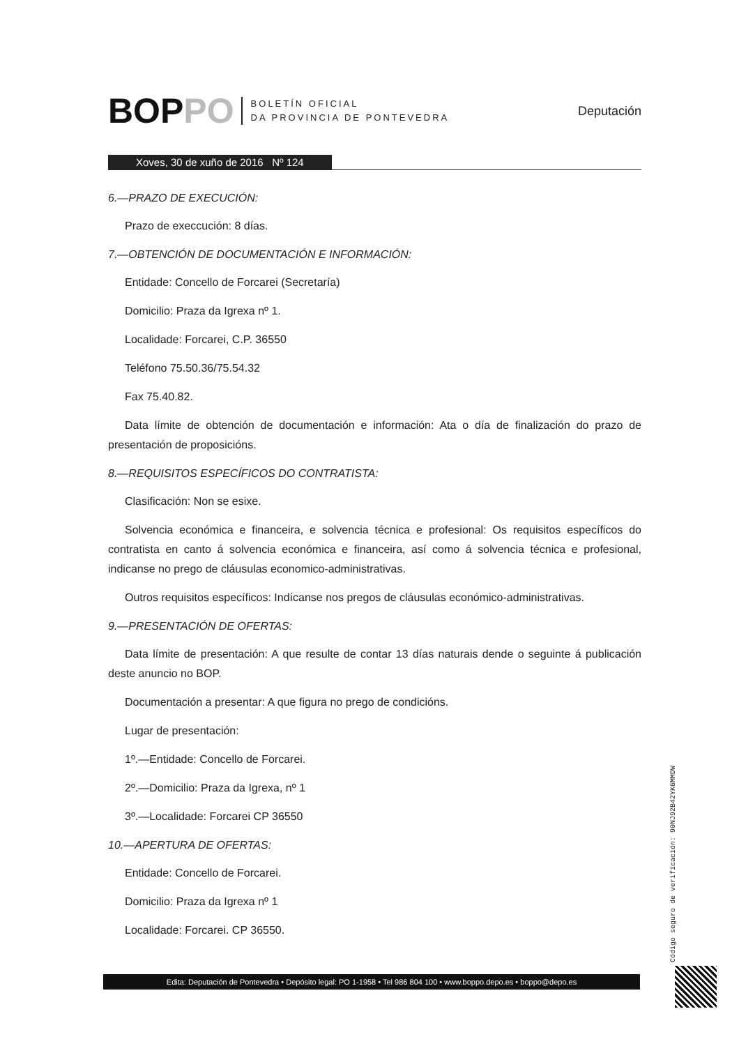BOPPO
BOLETÍN OFICIAL
DA PROVINCIA DE PONTEVEDRA
Deputación
Xoves, 30 de xuño de 2016 Nº 124
6.—PRAZO DE EXECUCIÓN:
Prazo de execcución: 8 días.
7.—OBTENCIÓN DE DOCUMENTACIÓN E INFORMACIÓN:
Entidade: Concello de Forcarei (Secretaría)
Domicilio: Praza da Igrexa nº 1.
Localidade: Forcarei, C.P. 36550
Teléfono 75.50.36/75.54.32
Fax 75.40.82.
Data límite de obtención de documentación e información: Ata o día de finalización do prazo de presentación de proposicións.
8.—REQUISITOS ESPECÍFICOS DO CONTRATISTA:
Clasificación: Non se esixe.
Solvencia económica e financeira, e solvencia técnica e profesional: Os requisitos específicos do contratista en canto á solvencia económica e financeira, así como á solvencia técnica e profesional, indicanse no prego de cláusulas economico-administrativas.
Outros requisitos específicos: Indícanse nos pregos de cláusulas económico-administrativas.
9.—PRESENTACIÓN DE OFERTAS:
Data límite de presentación: A que resulte de contar 13 días naturais dende o seguinte á publicación deste anuncio no BOP.
Documentación a presentar: A que figura no prego de condicións.
Lugar de presentación:
1º.—Entidade: Concello de Forcarei.
2º.—Domicilio: Praza da Igrexa, nº 1
3º.—Localidade: Forcarei CP 36550
10.—APERTURA DE OFERTAS:
Entidade: Concello de Forcarei.
Domicilio: Praza da Igrexa nº 1
Localidade: Forcarei. CP 36550.
Código seguro de verificación: 90NJ92B42YK6MMDW
Edita: Deputación de Pontevedra • Depósito legal: PO 1-1958 • Tel 986 804 100 • www.boppo.depo.es • boppo@depo.es